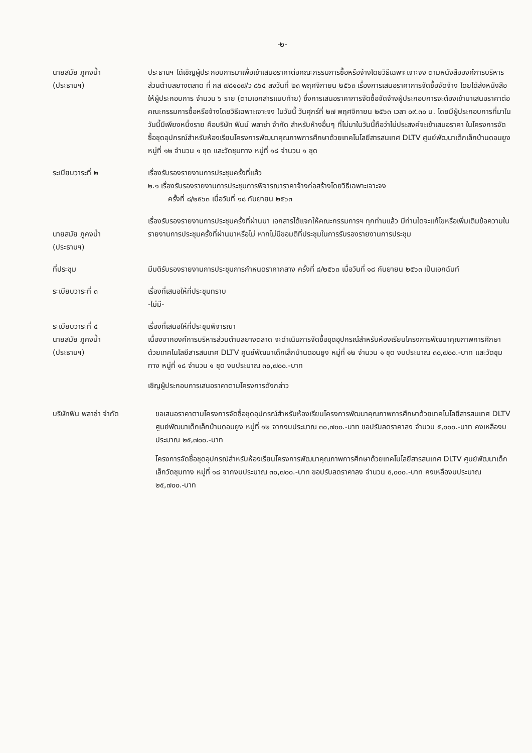-๒-
นายสมัย ภูคงน้ำ
(ประธานฯ)
ประธานฯ ได้เชิญผู้ประกอบการมาเพื่อเข้าเสนอราคาต่อคณะกรรมการซื้อหรือจ้างโดยวิธีเฉพาะเจาะจง ตามหนังสือองค์การบริหารส่วนตำบลยางตลาด ที่ กส ๗๘๑๐๗/ว ๘๖๔ ลงวันที่ ๒๓ พฤศจิกายน ๒๕๖๓ เรื่องการเสนอราคาการจัดซื้อจัดจ้าง โดยได้ส่งหนังสือให้ผู้ประกอบการ จำนวน ๖ ราย (ตามเอกสารแนบท้าย) ซึ่งการเสนอราคาการจัดซื้อจัดจ้างผู้ประกอบการจะต้องเข้ามาเสนอราคาต่อคณะกรรมการซื้อหรือจ้างโดยวิธีเฉพาะเจาะจง ในวันนี้ วันศุกร์ที่ ๒๗ พฤศจิกายน ๒๕๖๓ เวลา ๐๙.๓๐ น. โดยมีผู้ประกอบการที่มาในวันนี้มีเพียงหนึ่งราย คือบริษัท ฟินน์ พลาซ่า จำกัด สำหรับห้างอื่นๆ ที่ไม่มาในวันนี้ถือว่าไม่ประสงค์จะเข้าเสนอราคา ในโครงการจัดซื้อชุดอุปกรณ์สำหรับห้องเรียนโครงการพัฒนาคุณภาพการศึกษาด้วยเทคโนโลยีสารสนเทศ DLTV ศูนย์พัฒนาเด็กเล็กบ้านดอนยูง หมู่ที่ ๑๒ จำนวน ๑ ชุด และวัดชุมทาง หมู่ที่ ๑๘ จำนวน ๑ ชุด
ระเบียบวาระที่ ๒ เรื่องรับรองรายงานการประชุมครั้งที่แล้ว
๒.๑ เรื่องรับรองรายงานการประชุมการพิจารณาราคาจ้างก่อสร้างโดยวิธีเฉพาะเจาะจง
ครั้งที่ ๘/๒๕๖๓ เมื่อวันที่ ๑๘ กันยายน ๒๕๖๓
นายสมัย ภูคงน้ำ
(ประธานฯ)
เรื่องรับรองรายงานการประชุมครั้งที่ผ่านมา เอกสารได้แจกให้คณะกรรมการฯ ทุกท่านแล้ว มีท่านใดจะแก้ไขหรือเพิ่มเติมข้อความในรายงานการประชุมครั้งที่ผ่านมาหรือไม่ หากไม่มีขอมติที่ประชุมในการรับรองรายงานการประชุม
ที่ประชุม มีมติรับรองรายงานการประชุมการกำหนดราคากลาง ครั้งที่ ๘/๒๕๖๓ เมื่อวันที่ ๑๘ กันยายน ๒๕๖๓ เป็นเอกฉันท์
ระเบียบวาระที่ ๓ เรื่องที่เสนอให้ที่ประชุมทราบ
-ไม่มี-
ระเบียบวาระที่ ๔
นายสมัย ภูคงน้ำ
(ประธานฯ)
เรื่องที่เสนอให้ที่ประชุมพิจารณา
เนื่องจากองค์การบริหารส่วนตำบลยางตลาด จะดำเนินการจัดซื้อชุดอุปกรณ์สำหรับห้องเรียนโครงการพัฒนาคุณภาพการศึกษาด้วยเทคโนโลยีสารสนเทศ DLTV ศูนย์พัฒนาเด็กเล็กบ้านดอนยูง หมู่ที่ ๑๒ จำนวน ๑ ชุด งบประมาณ ๓๐,๗๐๐.-บาท และวัดชุมทาง หมู่ที่ ๑๘ จำนวน ๑ ชุด งบประมาณ ๓๐,๗๐๐.-บาท
เชิญผู้ประกอบการเสนอราคาตามโครงการดังกล่าว
บริษัทฟิน พลาซ่า จำกัด ขอเสนอราคาตามโครงการจัดซื้อชุดอุปกรณ์สำหรับห้องเรียนโครงการพัฒนาคุณภาพการศึกษาด้วยเทคโนโลยีสารสนเทศ DLTV ศูนย์พัฒนาเด็กเล็กบ้านดอนยูง หมู่ที่ ๑๒ จากงบประมาณ ๓๐,๗๐๐.-บาท ขอปรับลดราคาลง จำนวน ๕,๐๐๐.-บาท คงเหลืองบประมาณ ๒๕,๗๐๐.-บาท
โครงการจัดซื้อชุดอุปกรณ์สำหรับห้องเรียนโครงการพัฒนาคุณภาพการศึกษาด้วยเทคโนโลยีสารสนเทศ DLTV ศูนย์พัฒนาเด็กเล็กวัดชุมทาง หมู่ที่ ๑๘ จากงบประมาณ ๓๐,๗๐๐.-บาท ขอปรับลดราคาลง จำนวน ๕,๐๐๐.-บาท คงเหลืองบประมาณ ๒๕,๗๐๐.-บาท